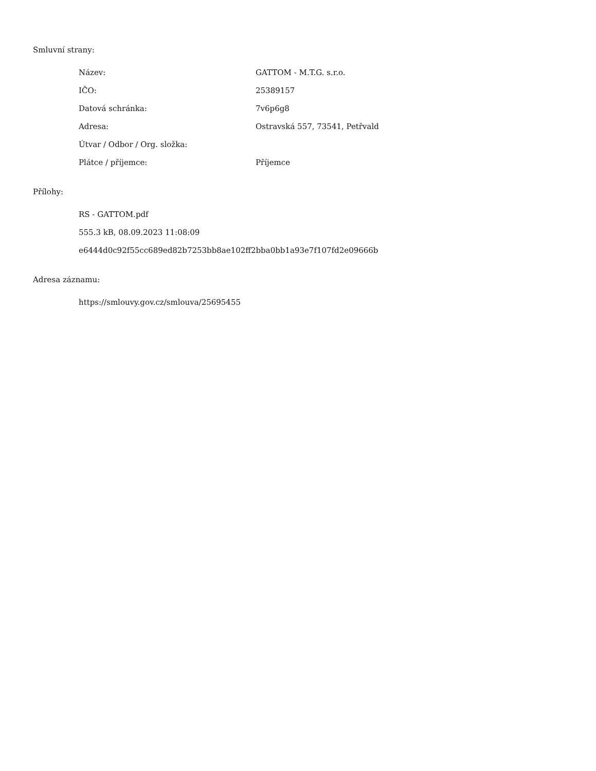Smluvní strany:
| Název: | GATTOM - M.T.G. s.r.o. |
| IČO: | 25389157 |
| Datová schránka: | 7v6p6g8 |
| Adresa: | Ostravská 557, 73541, Petřvald |
| Útvar / Odbor / Org. složka: | |
| Plátce / příjemce: | Příjemce |
Přílohy:
RS - GATTOM.pdf
555.3 kB, 08.09.2023 11:08:09
e6444d0c92f55cc689ed82b7253bb8ae102ff2bba0bb1a93e7f107fd2e09666b
Adresa záznamu:
https://smlouvy.gov.cz/smlouva/25695455